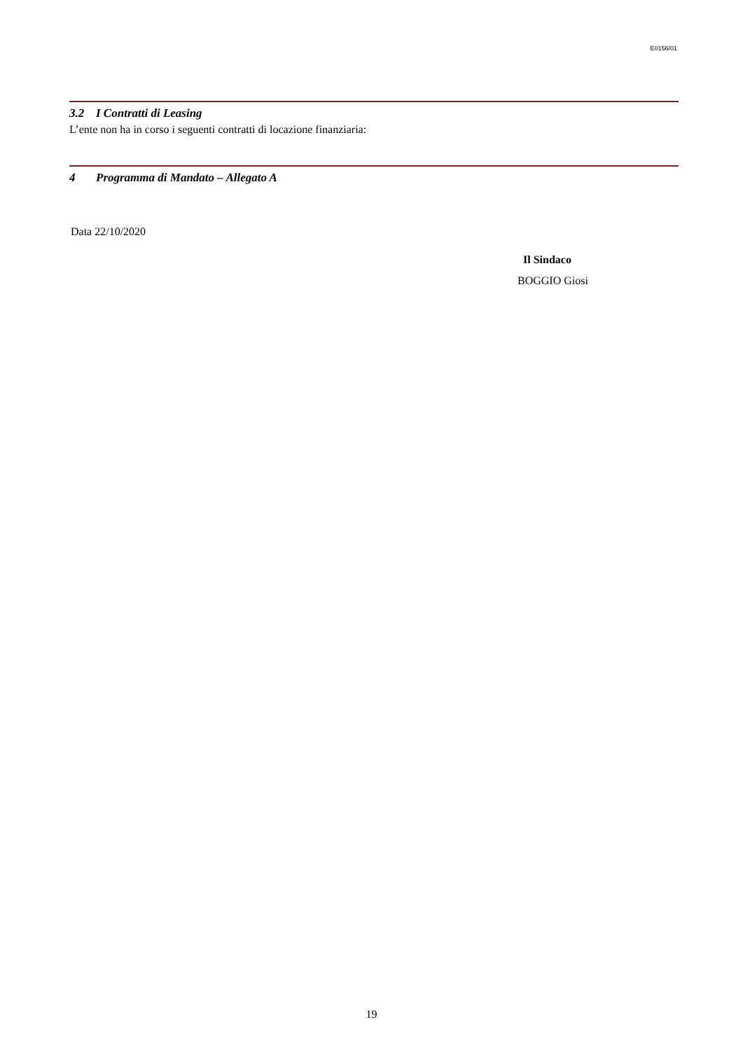E0156/01
3.2 I Contratti di Leasing
L’ente non ha in corso i seguenti contratti di locazione finanziaria:
4 Programma di Mandato – Allegato A
Data 22/10/2020
Il Sindaco
BOGGIO Giosi
19